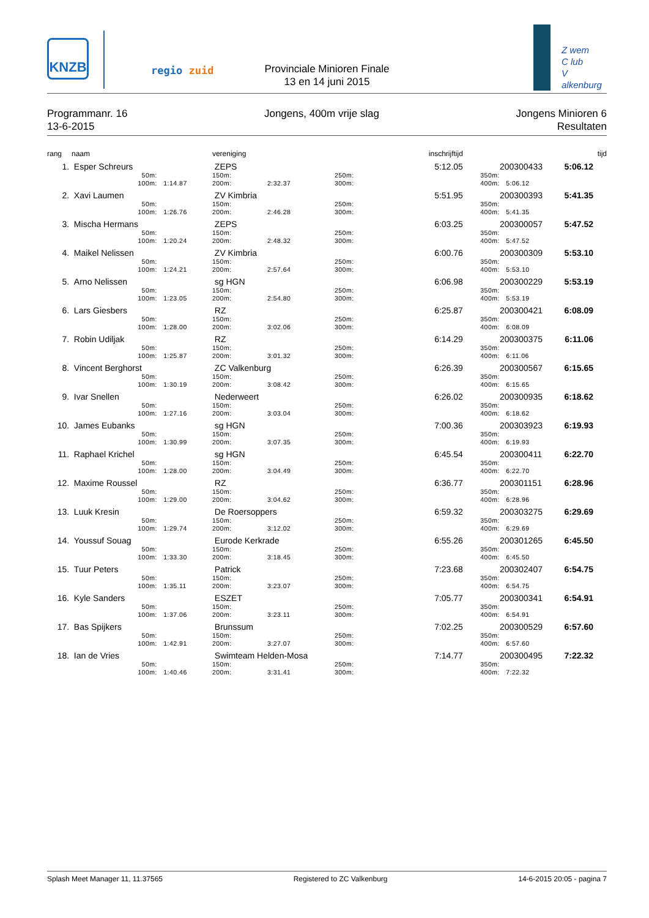KNZB
regio zuid
Provinciale Minioren Finale
13 en 14 juni 2015
Z wem
C lub
V alkenburg
Programmanr. 16
13-6-2015
Jongens, 400m vrije slag Jongens Minioren 6
Resultaten
| rang | naam | | vereniging | | | inschrijftijd | | | tijd |
| --- | --- | --- | --- | --- | --- | --- | --- | --- | --- |
| 1. | Esper Schreurs | | ZEPS | | | 5:12.05 | 200300433 | | 5:06.12 |
| | 50m: 100m: | 1:14.87 | 150m: 200m: | 2:32.37 | 250m: 300m: | | 350m: 400m: | 5:06.12 | |
| 2. | Xavi Laumen | | ZV Kimbria | | | 5:51.95 | 200300393 | | 5:41.35 |
| | 50m: 100m: | 1:26.76 | 150m: 200m: | 2:46.28 | 250m: 300m: | | 350m: 400m: | 5:41.35 | |
| 3. | Mischa Hermans | | ZEPS | | | 6:03.25 | 200300057 | | 5:47.52 |
| | 50m: 100m: | 1:20.24 | 150m: 200m: | 2:48.32 | 250m: 300m: | | 350m: 400m: | 5:47.52 | |
| 4. | Maikel Nelissen | | ZV Kimbria | | | 6:00.76 | 200300309 | | 5:53.10 |
| | 50m: 100m: | 1:24.21 | 150m: 200m: | 2:57.64 | 250m: 300m: | | 350m: 400m: | 5:53.10 | |
| 5. | Arno Nelissen | | sg HGN | | | 6:06.98 | 200300229 | | 5:53.19 |
| | 50m: 100m: | 1:23.05 | 150m: 200m: | 2:54.80 | 250m: 300m: | | 350m: 400m: | 5:53.19 | |
| 6. | Lars Giesbers | | RZ | | | 6:25.87 | 200300421 | | 6:08.09 |
| | 50m: 100m: | 1:28.00 | 150m: 200m: | 3:02.06 | 250m: 300m: | | 350m: 400m: | 6:08.09 | |
| 7. | Robin Udiljak | | RZ | | | 6:14.29 | 200300375 | | 6:11.06 |
| | 50m: 100m: | 1:25.87 | 150m: 200m: | 3:01.32 | 250m: 300m: | | 350m: 400m: | 6:11.06 | |
| 8. | Vincent Berghorst | | ZC Valkenburg | | | 6:26.39 | 200300567 | | 6:15.65 |
| | 50m: 100m: | 1:30.19 | 150m: 200m: | 3:08.42 | 250m: 300m: | | 350m: 400m: | 6:15.65 | |
| 9. | Ivar Snellen | | Nederweert | | | 6:26.02 | 200300935 | | 6:18.62 |
| | 50m: 100m: | 1:27.16 | 150m: 200m: | 3:03.04 | 250m: 300m: | | 350m: 400m: | 6:18.62 | |
| 10. | James Eubanks | | sg HGN | | | 7:00.36 | 200303923 | | 6:19.93 |
| | 50m: 100m: | 1:30.99 | 150m: 200m: | 3:07.35 | 250m: 300m: | | 350m: 400m: | 6:19.93 | |
| 11. | Raphael Krichel | | sg HGN | | | 6:45.54 | 200300411 | | 6:22.70 |
| | 50m: 100m: | 1:28.00 | 150m: 200m: | 3:04.49 | 250m: 300m: | | 350m: 400m: | 6:22.70 | |
| 12. | Maxime Roussel | | RZ | | | 6:36.77 | 200301151 | | 6:28.96 |
| | 50m: 100m: | 1:29.00 | 150m: 200m: | 3:04.62 | 250m: 300m: | | 350m: 400m: | 6:28.96 | |
| 13. | Luuk Kresin | | De Roersoppers | | | 6:59.32 | 200303275 | | 6:29.69 |
| | 50m: 100m: | 1:29.74 | 150m: 200m: | 3:12.02 | 250m: 300m: | | 350m: 400m: | 6:29.69 | |
| 14. | Youssuf Souag | | Eurode Kerkrade | | | 6:55.26 | 200301265 | | 6:45.50 |
| | 50m: 100m: | 1:33.30 | 150m: 200m: | 3:18.45 | 250m: 300m: | | 350m: 400m: | 6:45.50 | |
| 15. | Tuur Peters | | Patrick | | | 7:23.68 | 200302407 | | 6:54.75 |
| | 50m: 100m: | 1:35.11 | 150m: 200m: | 3:23.07 | 250m: 300m: | | 350m: 400m: | 6:54.75 | |
| 16. | Kyle Sanders | | ESZET | | | 7:05.77 | 200300341 | | 6:54.91 |
| | 50m: 100m: | 1:37.06 | 150m: 200m: | 3:23.11 | 250m: 300m: | | 350m: 400m: | 6:54.91 | |
| 17. | Bas Spijkers | | Brunssum | | | 7:02.25 | 200300529 | | 6:57.60 |
| | 50m: 100m: | 1:42.91 | 150m: 200m: | 3:27.07 | 250m: 300m: | | 350m: 400m: | 6:57.60 | |
| 18. | Ian de Vries | | Swimteam Helden-Mosa | | | 7:14.77 | 200300495 | | 7:22.32 |
| | 50m: 100m: | 1:40.46 | 150m: 200m: | 3:31.41 | 250m: 300m: | | 350m: 400m: | 7:22.32 | |
Splash Meet Manager 11, 11.37565
Registered to ZC Valkenburg 14-6-2015 20:05 - pagina 7